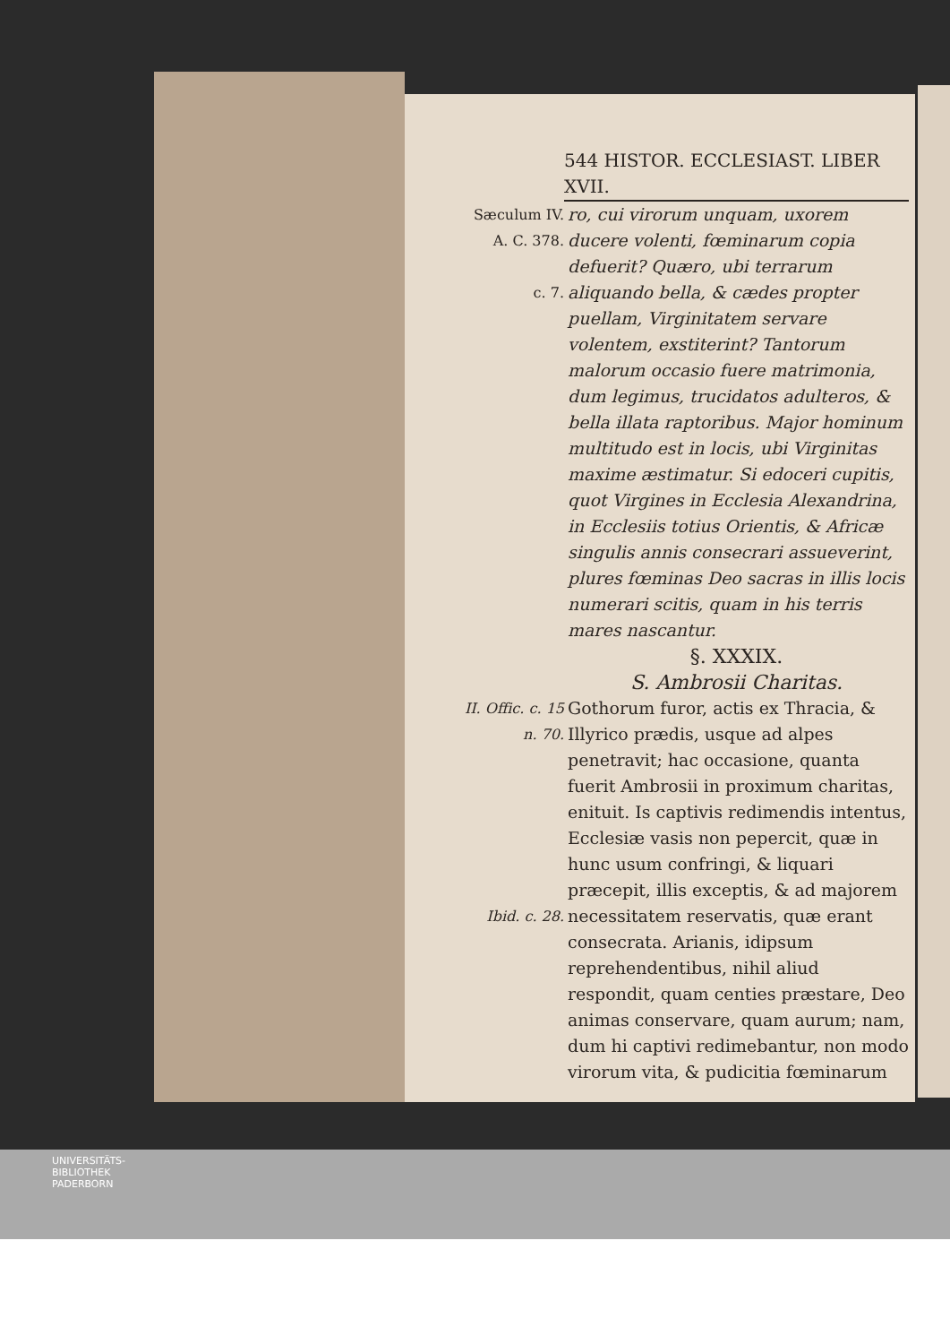544 HISTOR. ECCLESIAST. LIBER XVII.
Sæculum IV.
A. C. 378.
c. 7.
ro, cui virorum unquam, uxorem ducere volenti, fœminarum copia defuerit? Quæro, ubi terrarum aliquando bella, & cædes propter puellam, Virginitatem servare volentem, exstiterint? Tantorum malorum occasio fuere matrimonia, dum legimus, trucidatos adulteros, & bella illata raptoribus. Major hominum multitudo est in locis, ubi Virginitas maxime æstimatur. Si edoceri cupitis, quot Virgines in Ecclesia Alexandrina, in Ecclesiis totius Orientis, & Africæ singulis annis consecrari assueverint, plures fœminas Deo sacras in illis locis numerari scitis, quam in his terris mares nascantur.
§. XXXIX.
S. Ambrosii Charitas.
II. Offic. c. 15
n. 70.
Ibid. c. 28.
Gothorum furor, actis ex Thracia, & Illyrico prædis, usque ad alpes penetravit; hac occasione, quanta fuerit Ambrosii in proximum charitas, enituit. Is captivis redimendis intentus, Ecclesiæ vasis non pepercit, quæ in hunc usum confringi, & liquari præcepit, illis exceptis, & ad majorem necessitatem reservatis, quæ erant consecrata. Arianis, idipsum reprehendentibus, nihil aliud respondit, quam centies præstare, Deo animas conservare, quam aurum; nam, dum hi captivi redimebantur, non modo virorum vita, & pudicitia fœminarum
UNIVERSITÄTS-
BIBLIOTHEK
PADERBORN